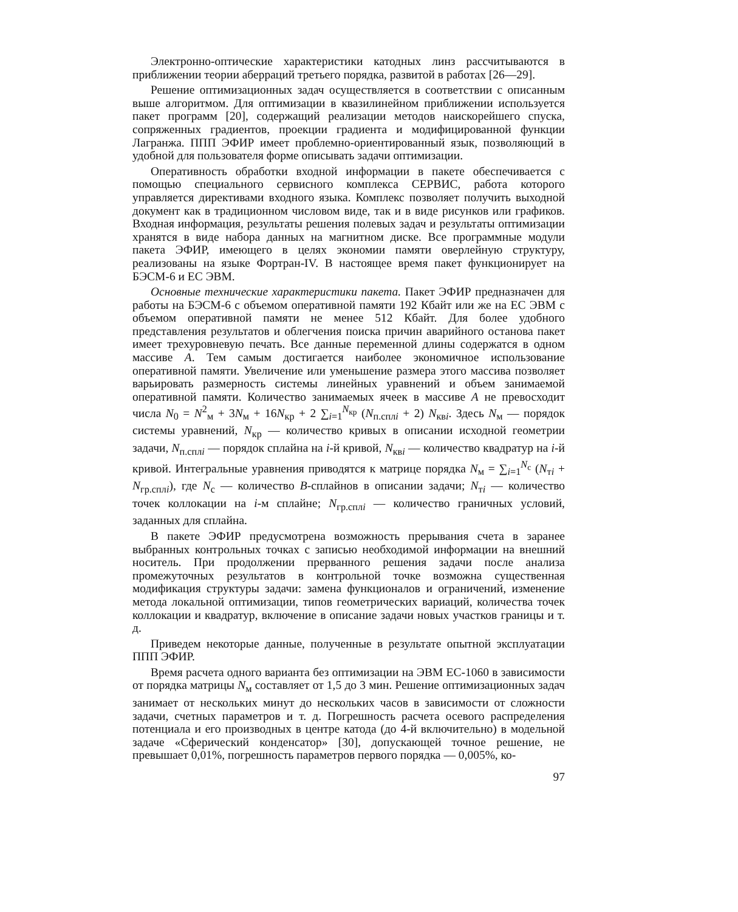Электронно-оптические характеристики катодных линз рассчитываются в приближении теории аберраций третьего порядка, развитой в работах [26—29].
Решение оптимизационных задач осуществляется в соответствии с описанным выше алгоритмом. Для оптимизации в квазилинейном приближении используется пакет программ [20], содержащий реализации методов наискорейшего спуска, сопряженных градиентов, проекции градиента и модифицированной функции Лагранжа. ППП ЭФИР имеет проблемно-ориентированный язык, позволяющий в удобной для пользователя форме описывать задачи оптимизации.
Оперативность обработки входной информации в пакете обеспечивается с помощью специального сервисного комплекса СЕРВИС, работа которого управляется директивами входного языка. Комплекс позволяет получить выходной документ как в традиционном числовом виде, так и в виде рисунков или графиков. Входная информация, результаты решения полевых задач и результаты оптимизации хранятся в виде набора данных на магнитном диске. Все программные модули пакета ЭФИР, имеющего в целях экономии памяти оверлейную структуру, реализованы на языке Фортран-IV. В настоящее время пакет функционирует на БЭСМ-6 и ЕС ЭВМ.
Основные технические характеристики пакета. Пакет ЭФИР предназначен для работы на БЭСМ-6 с объемом оперативной памяти 192 Кбайт или же на ЕС ЭВМ с объемом оперативной памяти не менее 512 Кбайт. Для более удобного представления результатов и облегчения поиска причин аварийного останова пакет имеет трехуровневую печать. Все данные переменной длины содержатся в одном массиве A. Тем самым достигается наиболее экономичное использование оперативной памяти. Увеличение или уменьшение размера этого массива позволяет варьировать размерность системы линейных уравнений и объем занимаемой оперативной памяти. Количество занимаемых ячеек в массиве A не превосходит числа N<sub>0</sub> = N<sup>2</sup><sub>м</sub> + 3N<sub>м</sub> + 16N<sub>кр</sub> + 2 ∑<sub>i=1</sub><sup>N<sub>кр</sub></sup> (N<sub>п.сплi</sub> + 2) N<sub>квi</sub>. Здесь N<sub>м</sub> — порядок системы уравнений, N<sub>кр</sub> — количество кривых в описании исходной геометрии задачи, N<sub>п.сплi</sub> — порядок сплайна на i-й кривой, N<sub>квi</sub> — количество квадратур на i-й кривой. Интегральные уравнения приводятся к матрице порядка N<sub>м</sub> = ∑<sub>i=1</sub><sup>N<sub>c</sub></sup> (N<sub>тi</sub> + N<sub>гр.сплi</sub>), где N<sub>c</sub> — количество B-сплайнов в описании задачи; N<sub>тi</sub> — количество точек коллокации на i-м сплайне; N<sub>гр.сплi</sub> — количество граничных условий, заданных для сплайна.
В пакете ЭФИР предусмотрена возможность прерывания счета в заранее выбранных контрольных точках с записью необходимой информации на внешний носитель. При продолжении прерванного решения задачи после анализа промежуточных результатов в контрольной точке возможна существенная модификация структуры задачи: замена функционалов и ограничений, изменение метода локальной оптимизации, типов геометрических вариаций, количества точек коллокации и квадратур, включение в описание задачи новых участков границы и т. д.
Приведем некоторые данные, полученные в результате опытной эксплуатации ППП ЭФИР.
Время расчета одного варианта без оптимизации на ЭВМ ЕС-1060 в зависимости от порядка матрицы N<sub>м</sub> составляет от 1,5 до 3 мин. Решение оптимизационных задач занимает от нескольких минут до нескольких часов в зависимости от сложности задачи, счетных параметров и т. д. Погрешность расчета осевого распределения потенциала и его производных в центре катода (до 4-й включительно) в модельной задаче «Сферический конденсатор» [30], допускающей точное решение, не превышает 0,01%, погрешность параметров первого порядка — 0,005%, ко-
97